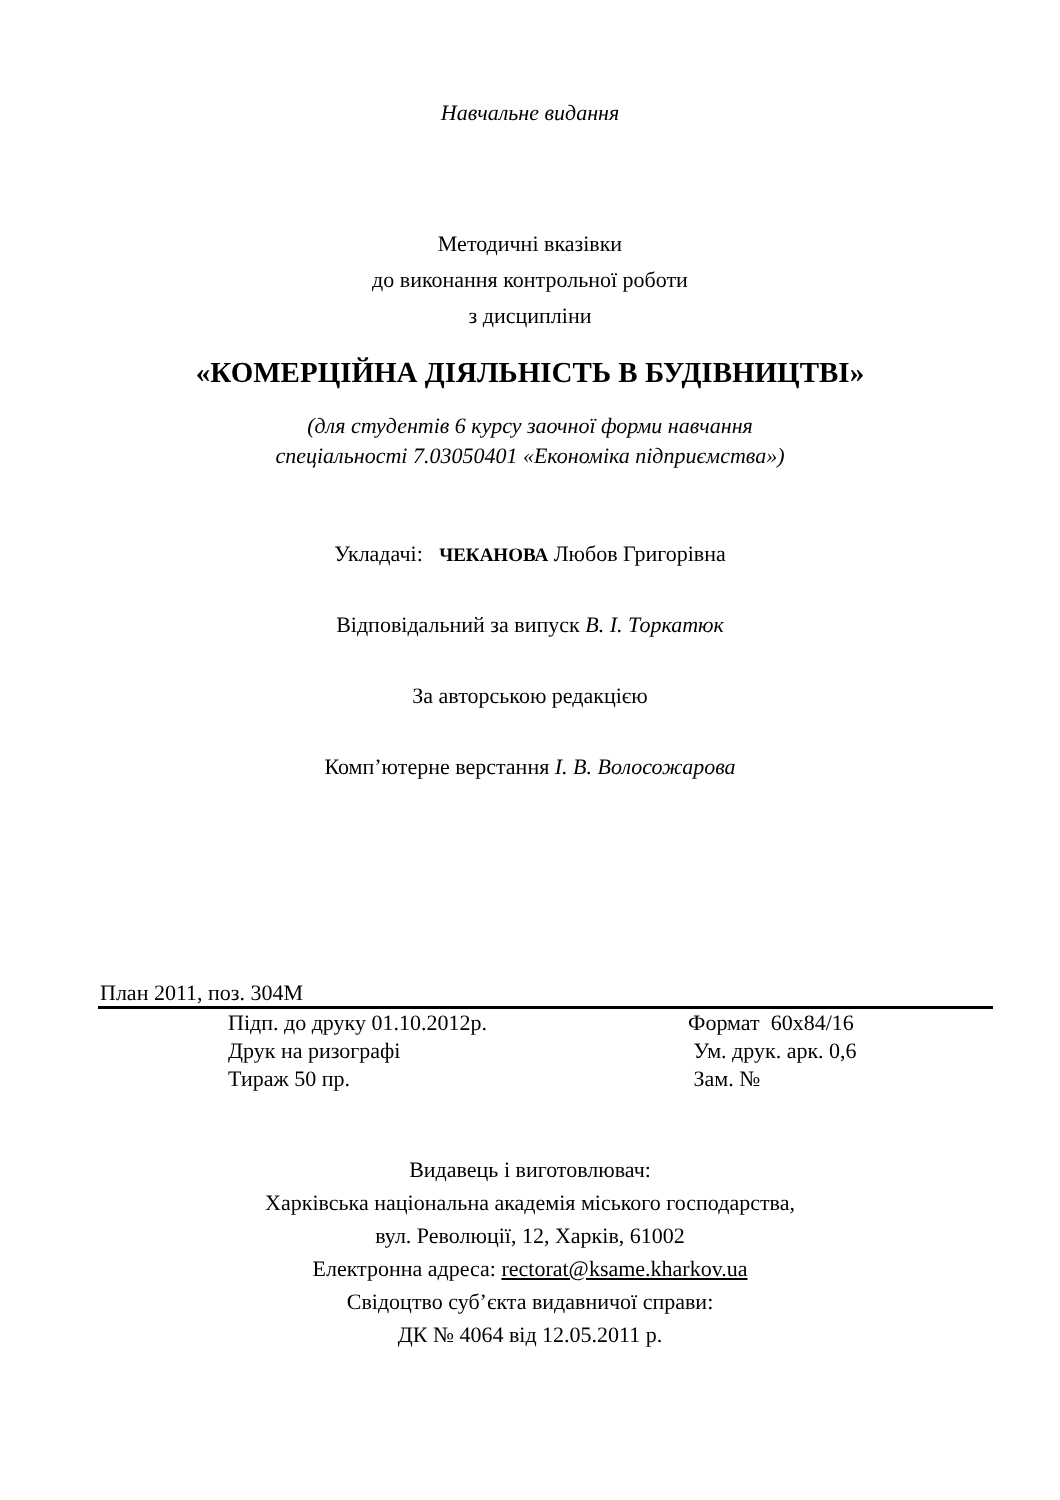Навчальне видання
Методичні вказівки
до виконання контрольної роботи
з дисципліни
«КОМЕРЦІЙНА ДІЯЛЬНІСТЬ В БУДІВНИЦТВІ»
(для студентів 6 курсу заочної форми навчання
спеціальності 7.03050401 «Економіка підприємства»)
Укладачі: ЧЕКАНОВА Любов Григорівна
Відповідальний за випуск В. І. Торкатюк
За авторською редакцією
Комп’ютерне верстання І. В. Волосожарова
План 2011, поз. 304М
Підп. до друку 01.10.2012р. Формат 60х84/16 Друк на ризографі Ум. друк. арк. 0,6 Тираж 50 пр. Зам. №
Видавець і виготовлювач:
Харківська національна академія міського господарства,
вул. Революції, 12, Харків, 61002
Електронна адреса: rectorat@ksame.kharkov.ua
Свідоцтво суб’єкта видавничої справи:
ДК № 4064 від 12.05.2011 р.